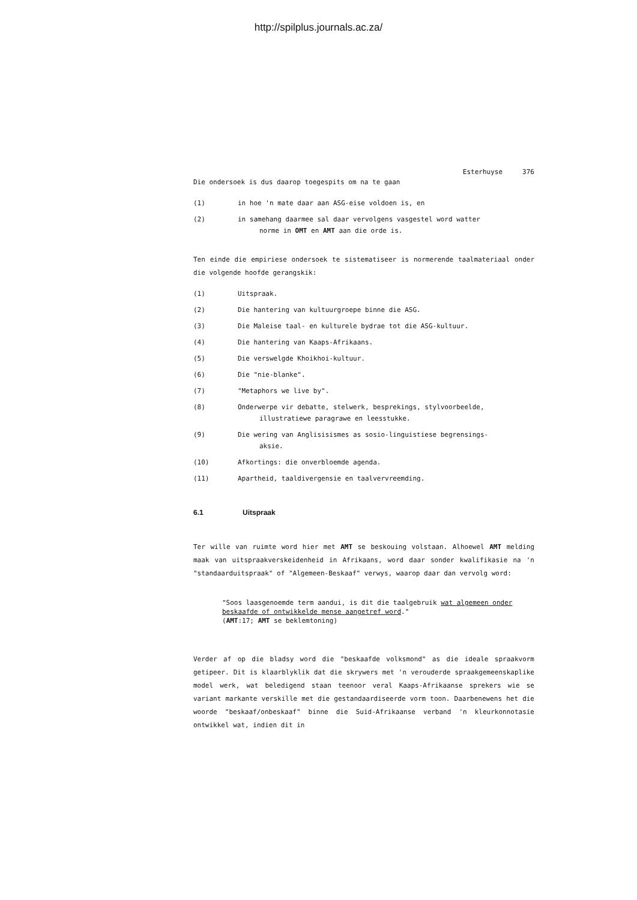http://spilplus.journals.ac.za/
Esterhuyse 376
Die ondersoek is dus daarop toegespits om na te gaan
(1) in hoe 'n mate daar aan ASG-eise voldoen is, en
(2) in samehang daarmee sal daar vervolgens vasgestel word watter
norme in OMT en AMT aan die orde is.
Ten einde die empiriese ondersoek te sistematiseer is normerende taalmateriaal onder die volgende hoofde gerangskik:
(1) Uitspraak.
(2) Die hantering van kultuurgroepe binne die ASG.
(3) Die Maleise taal- en kulturele bydrae tot die ASG-kultuur.
(4) Die hantering van Kaaps-Afrikaans.
(5) Die verswelgde Khoikhoi-kultuur.
(6) Die "nie-blanke".
(7) "Metaphors we live by".
(8) Onderwerpe vir debatte, stelwerk, besprekings, stylvoorbeelde,
illustratiewe paragrawe en leesstukke.
(9) Die wering van Anglisisismes as sosio-linguistiese begrensings-
aksie.
(10) Afkortings: die onverbloemde agenda.
(11) Apartheid, taaldivergensie en taalvervreemding.
6.1 Uitspraak
Ter wille van ruimte word hier met AMT se beskouing volstaan. Alhoewel AMT melding maak van uitspraakverskeidenheid in Afrikaans, word daar sonder kwalifikasie na 'n "standaarduitspraak" of "Algemeen-Beskaaf" verwys, waarop daar dan vervolg word:
"Soos laasgenoemde term aandui, is dit die taalgebruik wat algemeen onder beskaafde of ontwikkelde mense aangetref word."
(AMT:17; AMT se beklemtoning)
Verder af op die bladsy word die "beskaafde volksmond" as die ideale spraakvorm getipeer. Dit is klaarblyklik dat die skrywers met 'n verouderde spraakgemeenskaplike model werk, wat beledigend staan teenoor veral Kaaps-Afrikaanse sprekers wie se variant markante verskille met die gestandaardiseerde vorm toon. Daarbenewens het die woorde "beskaaf/onbeskaaf" binne die Suid-Afrikaanse verband 'n kleurkonnotasie ontwikkel wat, indien dit in